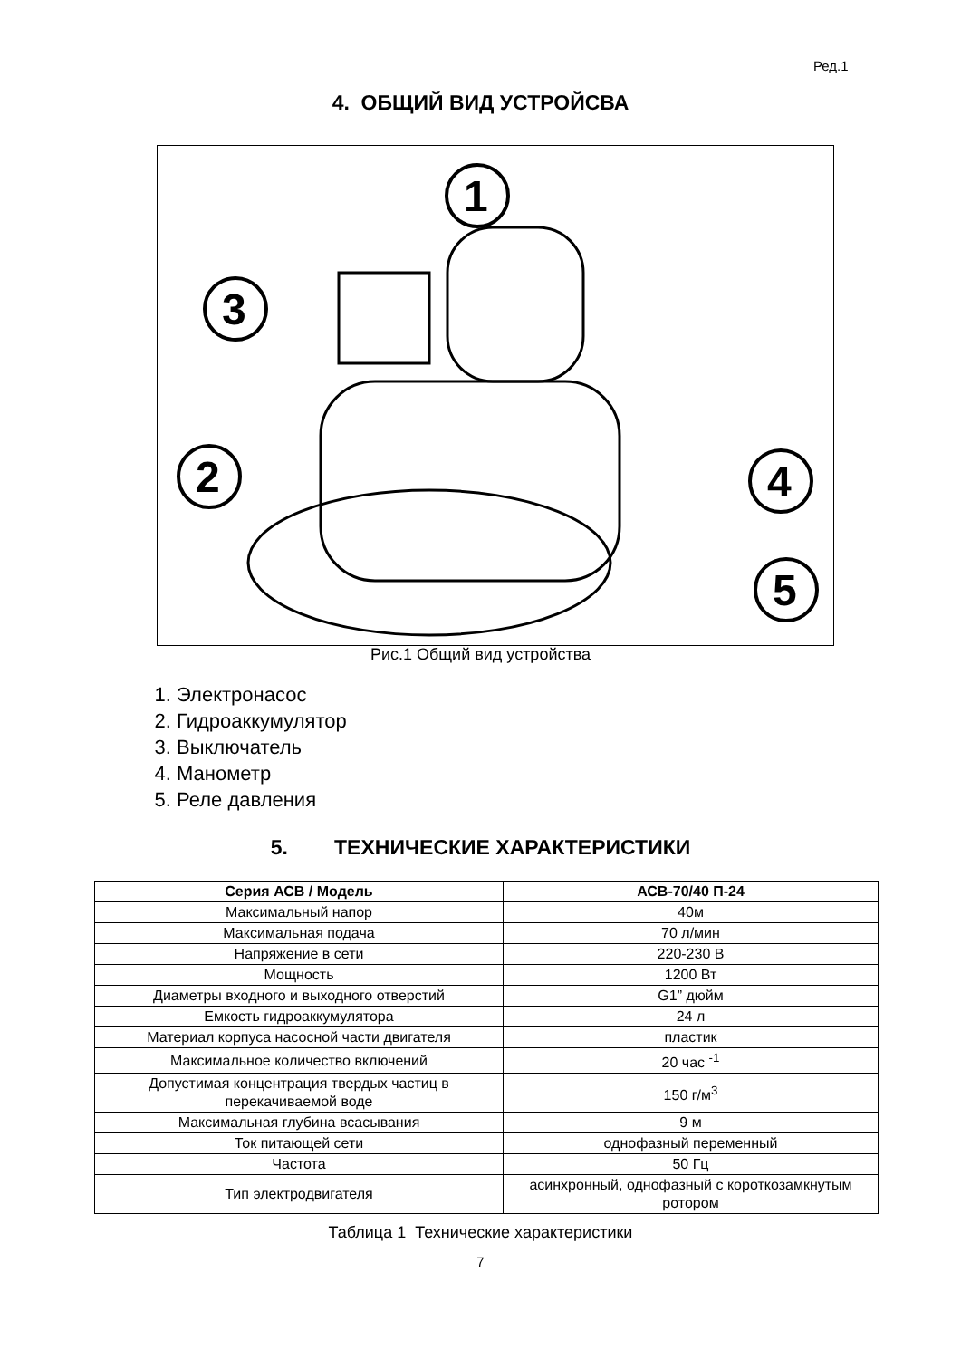Ред.1
4. ОБЩИЙ ВИД УСТРОЙСВА
1
2
3
4
5
Рис.1 Общий вид устройства
1. Электронасос
2. Гидроаккумулятор
3. Выключатель
4. Манометр
5. Реле давления
5. ТЕХНИЧЕСКИЕ ХАРАКТЕРИСТИКИ
| Серия АСВ / Модель | АСВ-70/40 П-24 |
| --- | --- |
| Максимальный напор | 40м |
| Максимальная подача | 70 л/мин |
| Напряжение в сети | 220-230 В |
| Мощность | 1200 Вт |
| Диаметры входного и выходного отверстий | G1” дюйм |
| Емкость гидроаккумулятора | 24 л |
| Материал корпуса насосной части двигателя | пластик |
| Максимальное количество включений | 20 час <sup>-1</sup> |
| Допустимая концентрация твердых частиц в перекачиваемой воде | 150 г/м<sup>3</sup> |
| Максимальная глубина всасывания | 9 м |
| Ток питающей сети | однофазный переменный |
| Частота | 50 Гц |
| Тип электродвигателя | асинхронный, однофазный с короткозамкнутым ротором |
Таблица 1 Технические характеристики
7